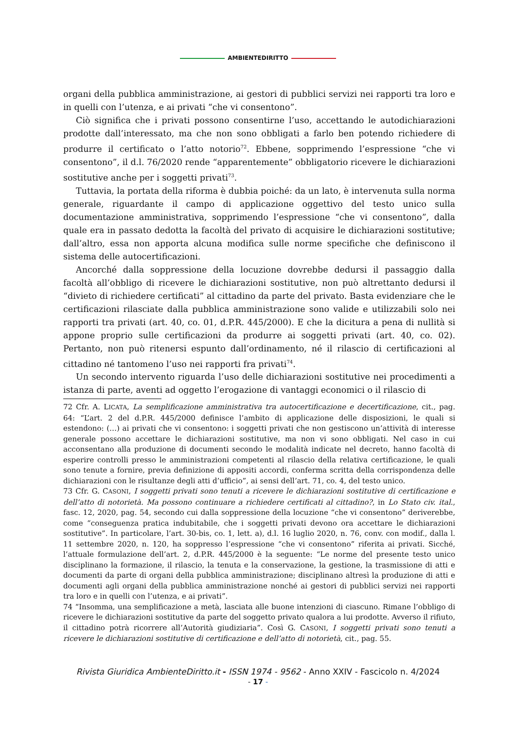AMBIENTEDIRITTO
organi della pubblica amministrazione, ai gestori di pubblici servizi nei rapporti tra loro e in quelli con l’utenza, e ai privati “che vi consentono”.
Ciò significa che i privati possono consentirne l’uso, accettando le autodichiarazioni prodotte dall’interessato, ma che non sono obbligati a farlo ben potendo richiedere di produrre il certificato o l’atto notorio<sup>72</sup>. Ebbene, sopprimendo l’espressione “che vi consentono”, il d.l. 76/2020 rende “apparentemente” obbligatorio ricevere le dichiarazioni sostitutive anche per i soggetti privati<sup>73</sup>.
Tuttavia, la portata della riforma è dubbia poiché: da un lato, è intervenuta sulla norma generale, riguardante il campo di applicazione oggettivo del testo unico sulla documentazione amministrativa, sopprimendo l’espressione “che vi consentono”, dalla quale era in passato dedotta la facoltà del privato di acquisire le dichiarazioni sostitutive; dall’altro, essa non apporta alcuna modifica sulle norme specifiche che definiscono il sistema delle autocertificazioni.
Ancorché dalla soppressione della locuzione dovrebbe dedursi il passaggio dalla facoltà all’obbligo di ricevere le dichiarazioni sostitutive, non può altrettanto dedursi il “divieto di richiedere certificati” al cittadino da parte del privato. Basta evidenziare che le certificazioni rilasciate dalla pubblica amministrazione sono valide e utilizzabili solo nei rapporti tra privati (art. 40, co. 01, d.P.R. 445/2000). E che la dicitura a pena di nullità si appone proprio sulle certificazioni da produrre ai soggetti privati (art. 40, co. 02). Pertanto, non può ritenersi espunto dall’ordinamento, né il rilascio di certificazioni al cittadino né tantomeno l’uso nei rapporti fra privati<sup>74</sup>.
Un secondo intervento riguarda l’uso delle dichiarazioni sostitutive nei procedimenti a istanza di parte, aventi ad oggetto l’erogazione di vantaggi economici o il rilascio di
72 Cfr. A. LICATA, La semplificazione amministrativa tra autocertificazione e decertificazione, cit., pag. 64: “L’art. 2 del d.P.R. 445/2000 definisce l’ambito di applicazione delle disposizioni, le quali si estendono: (…) ai privati che vi consentono: i soggetti privati che non gestiscono un’attività di interesse generale possono accettare le dichiarazioni sostitutive, ma non vi sono obbligati. Nel caso in cui acconsentano alla produzione di documenti secondo le modalità indicate nel decreto, hanno facoltà di esperire controlli presso le amministrazioni competenti al rilascio della relativa certificazione, le quali sono tenute a fornire, previa definizione di appositi accordi, conferma scritta della corrispondenza delle dichiarazioni con le risultanze degli atti d’ufficio”, ai sensi dell’art. 71, co. 4, del testo unico.
73 Cfr. G. CASONI, I soggetti privati sono tenuti a ricevere le dichiarazioni sostitutive di certificazione e dell’atto di notorietà. Ma possono continuare a richiedere certificati al cittadino?, in Lo Stato civ. ital., fasc. 12, 2020, pag. 54, secondo cui dalla soppressione della locuzione “che vi consentono” deriverebbe, come “conseguenza pratica indubitabile, che i soggetti privati devono ora accettare le dichiarazioni sostitutive”. In particolare, l’art. 30-bis, co. 1, lett. a), d.l. 16 luglio 2020, n. 76, conv. con modif., dalla l. 11 settembre 2020, n. 120, ha soppresso l’espressione “che vi consentono” riferita ai privati. Sicché, l’attuale formulazione dell’art. 2, d.P.R. 445/2000 è la seguente: “Le norme del presente testo unico disciplinano la formazione, il rilascio, la tenuta e la conservazione, la gestione, la trasmissione di atti e documenti da parte di organi della pubblica amministrazione; disciplinano altresì la produzione di atti e documenti agli organi della pubblica amministrazione nonché ai gestori di pubblici servizi nei rapporti tra loro e in quelli con l’utenza, e ai privati”.
74 “Insomma, una semplificazione a metà, lasciata alle buone intenzioni di ciascuno. Rimane l’obbligo di ricevere le dichiarazioni sostitutive da parte del soggetto privato qualora a lui prodotte. Avverso il rifiuto, il cittadino potrà ricorrere all’Autorità giudiziaria”. Così G. CASONI, I soggetti privati sono tenuti a ricevere le dichiarazioni sostitutive di certificazione e dell’atto di notorietà, cit., pag. 55.
Rivista Giuridica AmbienteDiritto.it - ISSN 1974 - 9562 - Anno XXIV - Fascicolo n. 4/2024
- 17 -